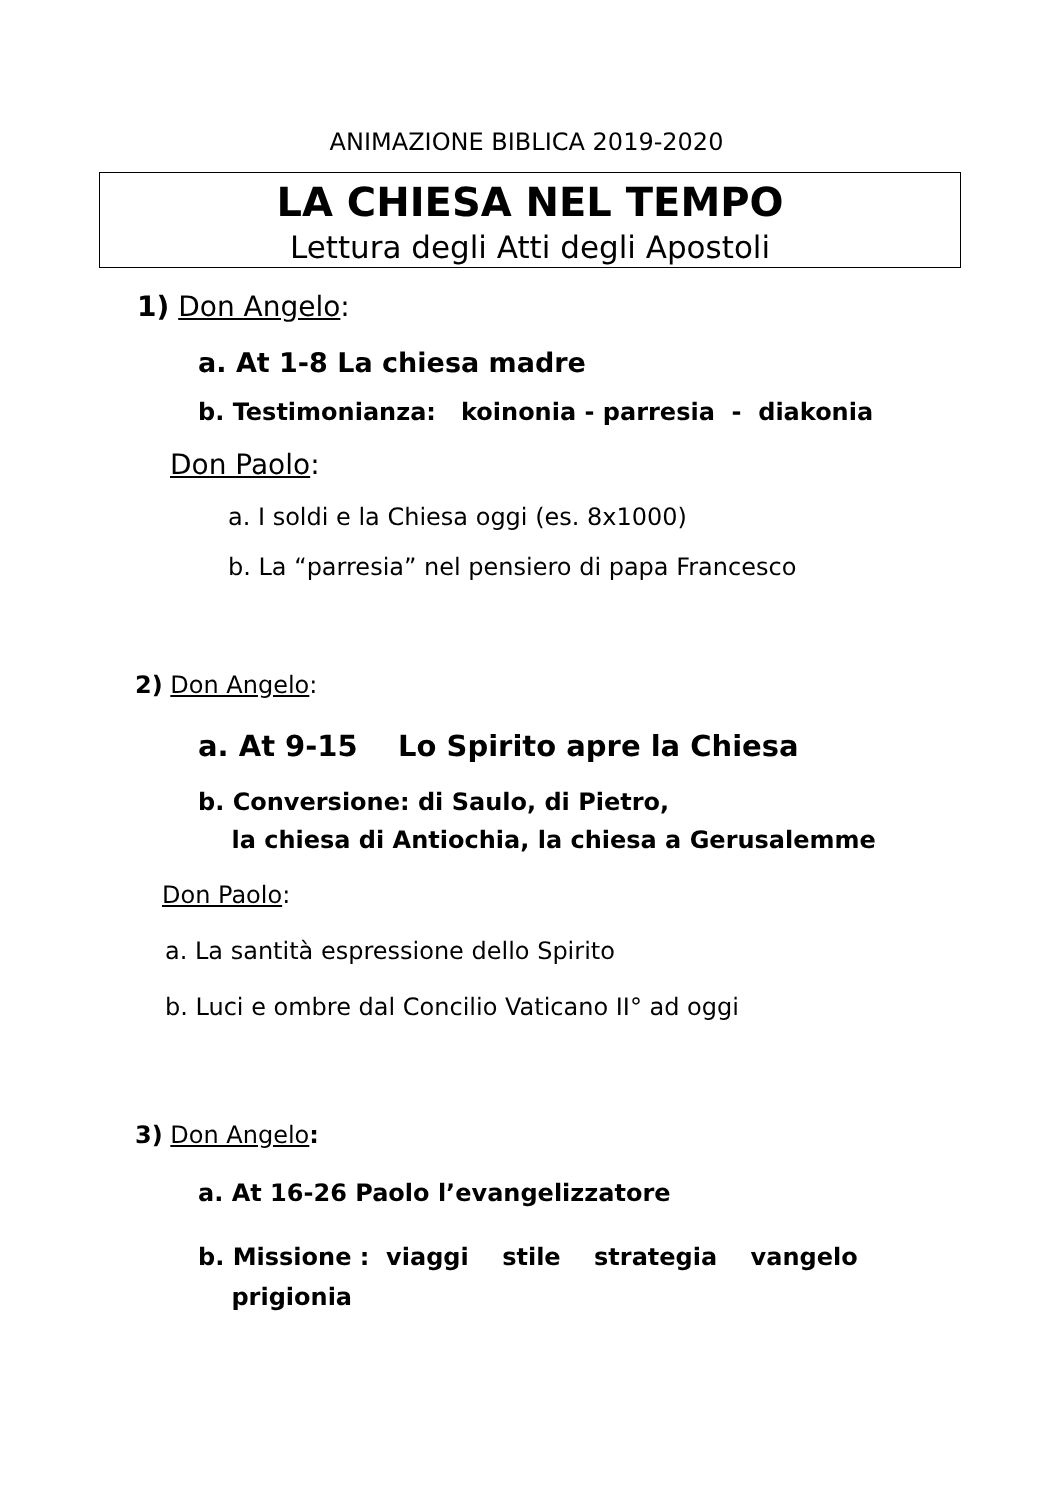ANIMAZIONE BIBLICA 2019-2020
LA CHIESA NEL TEMPO
Lettura degli Atti degli Apostoli
1) Don Angelo:
a. At 1-8 La chiesa madre
b. Testimonianza: koinonia - parresia - diakonia
Don Paolo:
a. I soldi e la Chiesa oggi (es. 8x1000)
b. La “parresia” nel pensiero di papa Francesco
2) Don Angelo:
a. At 9-15 Lo Spirito apre la Chiesa
b. Conversione: di Saulo, di Pietro,
la chiesa di Antiochia, la chiesa a Gerusalemme
Don Paolo:
a. La santità espressione dello Spirito
b. Luci e ombre dal Concilio Vaticano II° ad oggi
3) Don Angelo:
a. At 16-26 Paolo l’evangelizzatore
b. Missione : viaggi stile strategia vangelo
prigionia